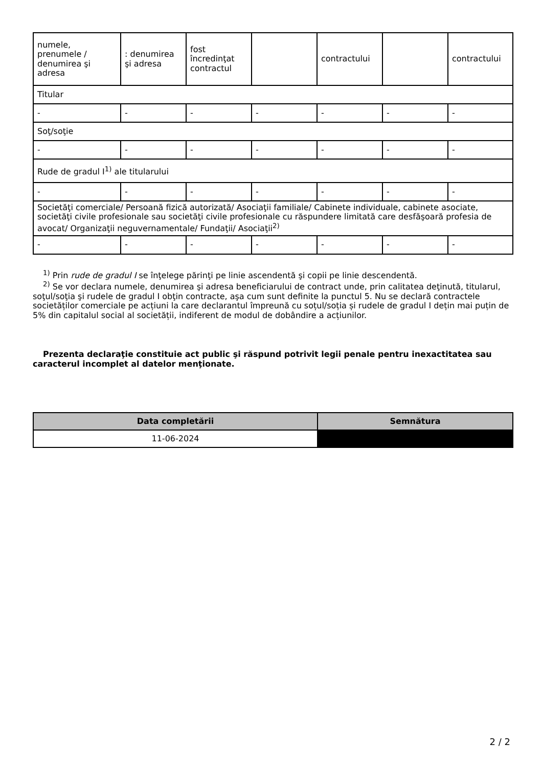| numele, prenumele / denumirea şi adresa | : denumirea şi adresa | fost încredinţat contractul | | contractului | | contractului |
| Titular | | | | | | |
| - | - | - | - | - | - | - |
| Soţ/soţie | | | | | | |
| - | - | - | - | - | - | - |
| Rude de gradul I<sup>1)</sup> ale titularului | | | | | | |
| - | - | - | - | - | - | - |
| Societăţi comerciale/ Persoană fizică autorizată/ Asociaţii familiale/ Cabinete individuale, cabinete asociate, societăţi civile profesionale sau societăţi civile profesionale cu răspundere limitată care desfăşoară profesia de avocat/ Organizaţii neguvernamentale/ Fundaţii/ Asociaţii<sup>2)</sup> | | | | | | |
| - | - | - | - | - | - | - |
<sup>1)</sup> Prin rude de gradul I se înţelege părinţi pe linie ascendentă şi copii pe linie descendentă.
<sup>2)</sup> Se vor declara numele, denumirea şi adresa beneficiarului de contract unde, prin calitatea deţinută, titularul, soţul/soţia şi rudele de gradul I obţin contracte, aşa cum sunt definite la punctul 5. Nu se declară contractele societăților comerciale pe acțiuni la care declarantul împreună cu soțul/soția și rudele de gradul I dețin mai puțin de 5% din capitalul social al societății, indiferent de modul de dobândire a acțiunilor.
Prezenta declaraţie constituie act public şi răspund potrivit legii penale pentru inexactitatea sau caracterul incomplet al datelor menţionate.
| Data completării | Semnătura |
| --- | --- |
| 11-06-2024 | |
2 / 2